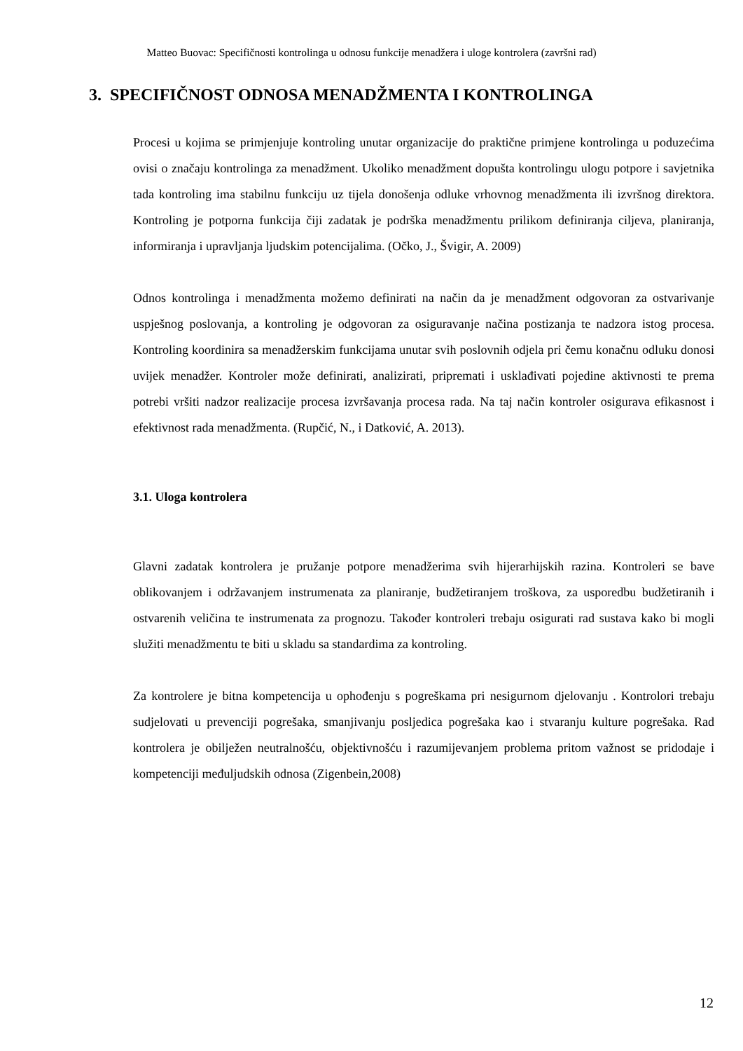Matteo Buovac: Specifičnosti kontrolinga u odnosu funkcije menadžera i uloge kontrolera (završni rad)
3. SPECIFIČNOST ODNOSA MENADŽMENTA I KONTROLINGA
Procesi u kojima se primjenjuje kontroling unutar organizacije do praktične primjene kontrolinga u poduzećima ovisi o značaju kontrolinga za menadžment. Ukoliko menadžment dopušta kontrolingu ulogu potpore i savjetnika tada kontroling ima stabilnu funkciju uz tijela donošenja odluke vrhovnog menadžmenta ili izvršnog direktora. Kontroling je potporna funkcija čiji zadatak je podrška menadžmentu prilikom definiranja ciljeva, planiranja, informiranja i upravljanja ljudskim potencijalima. (Očko, J., Švigir, A. 2009)
Odnos kontrolinga i menadžmenta možemo definirati na način da je menadžment odgovoran za ostvarivanje uspješnog poslovanja, a kontroling je odgovoran za osiguravanje načina postizanja te nadzora istog procesa. Kontroling koordinira sa menadžerskim funkcijama unutar svih poslovnih odjela pri čemu konačnu odluku donosi uvijek menadžer. Kontroler može definirati, analizirati, pripremati i usklađivati pojedine aktivnosti te prema potrebi vršiti nadzor realizacije procesa izvršavanja procesa rada. Na taj način kontroler osigurava efikasnost i efektivnost rada menadžmenta. (Rupčić, N., i Datković, A. 2013).
3.1. Uloga kontrolera
Glavni zadatak kontrolera je pružanje potpore menadžerima svih hijerarhijskih razina. Kontroleri se bave oblikovanjem i održavanjem instrumenata za planiranje, budžetiranjem troškova, za usporedbu budžetiranih i ostvarenih veličina te instrumenata za prognozu. Također kontroleri trebaju osigurati rad sustava kako bi mogli služiti menadžmentu te biti u skladu sa standardima za kontroling.
Za kontrolere je bitna kompetencija u ophođenju s pogreškama pri nesigurnom djelovanju . Kontrolori trebaju sudjelovati u prevenciji pogrešaka, smanjivanju posljedica pogrešaka kao i stvaranju kulture pogrešaka. Rad kontrolera je obilježen neutralnošću, objektivnošću i razumijevanjem problema pritom važnost se pridodaje i kompetenciji međuljudskih odnosa (Zigenbein,2008)
12